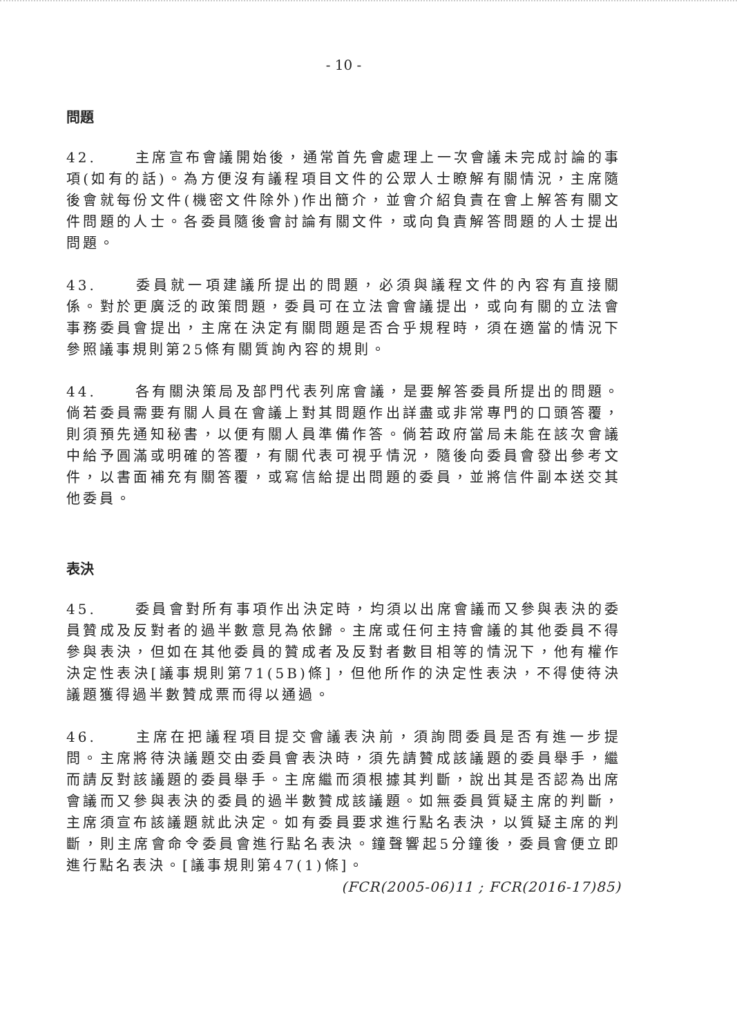- 10 -
問題
42. 主席宣布會議開始後，通常首先會處理上一次會議未完成討論的事項(如有的話)。為方便沒有議程項目文件的公眾人士瞭解有關情況，主席隨後會就每份文件(機密文件除外)作出簡介，並會介紹負責在會上解答有關文件問題的人士。各委員隨後會討論有關文件，或向負責解答問題的人士提出問題。
43. 委員就一項建議所提出的問題，必須與議程文件的內容有直接關係。對於更廣泛的政策問題，委員可在立法會會議提出，或向有關的立法會事務委員會提出，主席在決定有關問題是否合乎規程時，須在適當的情況下參照議事規則第25條有關質詢內容的規則。
44. 各有關決策局及部門代表列席會議，是要解答委員所提出的問題。倘若委員需要有關人員在會議上對其問題作出詳盡或非常專門的口頭答覆，則須預先通知秘書，以便有關人員準備作答。倘若政府當局未能在該次會議中給予圓滿或明確的答覆，有關代表可視乎情況，隨後向委員會發出參考文件，以書面補充有關答覆，或寫信給提出問題的委員，並將信件副本送交其他委員。
表決
45. 委員會對所有事項作出決定時，均須以出席會議而又參與表決的委員贊成及反對者的過半數意見為依歸。主席或任何主持會議的其他委員不得參與表決，但如在其他委員的贊成者及反對者數目相等的情況下，他有權作決定性表決[議事規則第71(5B)條]，但他所作的決定性表決，不得使待決議題獲得過半數贊成票而得以通過。
46. 主席在把議程項目提交會議表決前，須詢問委員是否有進一步提問。主席將待決議題交由委員會表決時，須先請贊成該議題的委員舉手，繼而請反對該議題的委員舉手。主席繼而須根據其判斷，說出其是否認為出席會議而又參與表決的委員的過半數贊成該議題。如無委員質疑主席的判斷，主席須宣布該議題就此決定。如有委員要求進行點名表決，以質疑主席的判斷，則主席會命令委員會進行點名表決。鐘聲響起5分鐘後，委員會便立即進行點名表決。[議事規則第47(1)條]。
(FCR(2005-06)11 ; FCR(2016-17)85)